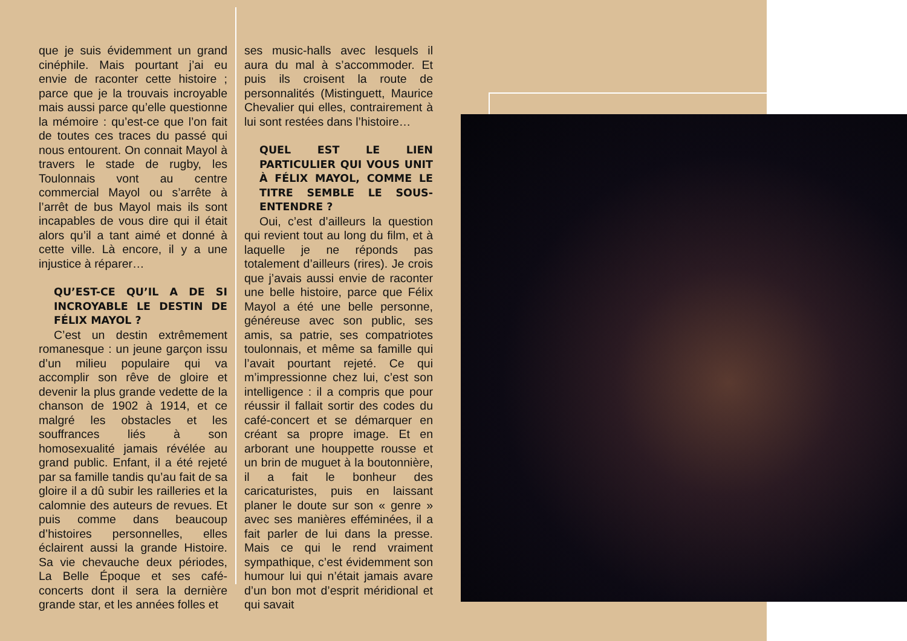que je suis évidemment un grand cinéphile. Mais pourtant j’ai eu envie de raconter cette histoire ; parce que je la trouvais incroyable mais aussi parce qu’elle questionne la mémoire : qu’est-ce que l’on fait de toutes ces traces du passé qui nous entourent. On connait Mayol à travers le stade de rugby, les Toulonnais vont au centre commercial Mayol ou s’arrête à l’arrêt de bus Mayol mais ils sont incapables de vous dire qui il était alors qu’il a tant aimé et donné à cette ville. Là encore, il y a une injustice à réparer…
QU’EST-CE QU’IL A DE SI INCROYABLE LE DESTIN DE FÉLIX MAYOL ?
C’est un destin extrêmement romanesque : un jeune garçon issu d’un milieu populaire qui va accomplir son rêve de gloire et devenir la plus grande vedette de la chanson de 1902 à 1914, et ce malgré les obstacles et les souffrances liés à son homosexualité jamais révélée au grand public. Enfant, il a été rejeté par sa famille tandis qu’au fait de sa gloire il a dû subir les railleries et la calomnie des auteurs de revues. Et puis comme dans beaucoup d’histoires personnelles, elles éclairent aussi la grande Histoire. Sa vie chevauche deux périodes, La Belle Époque et ses café-concerts dont il sera la dernière grande star, et les années folles et
ses music-halls avec lesquels il aura du mal à s’accommoder. Et puis ils croisent la route de personnalités (Mistinguett, Maurice Chevalier qui elles, contrairement à lui sont restées dans l’histoire…
QUEL EST LE LIEN PARTICULIER QUI VOUS UNIT À FÉLIX MAYOL, COMME LE TITRE SEMBLE LE SOUS-ENTENDRE ?
Oui, c’est d’ailleurs la question qui revient tout au long du film, et à laquelle je ne réponds pas totalement d’ailleurs (rires). Je crois que j’avais aussi envie de raconter une belle histoire, parce que Félix Mayol a été une belle personne, généreuse avec son public, ses amis, sa patrie, ses compatriotes toulonnais, et même sa famille qui l’avait pourtant rejeté. Ce qui m’impressionne chez lui, c’est son intelligence : il a compris que pour réussir il fallait sortir des codes du café-concert et se démarquer en créant sa propre image. Et en arborant une houppette rousse et un brin de muguet à la boutonnière, il a fait le bonheur des caricaturistes, puis en laissant planer le doute sur son « genre » avec ses manières efféminées, il a fait parler de lui dans la presse. Mais ce qui le rend vraiment sympathique, c’est évidemment son humour lui qui n’était jamais avare d’un bon mot d’esprit méridional et qui savait